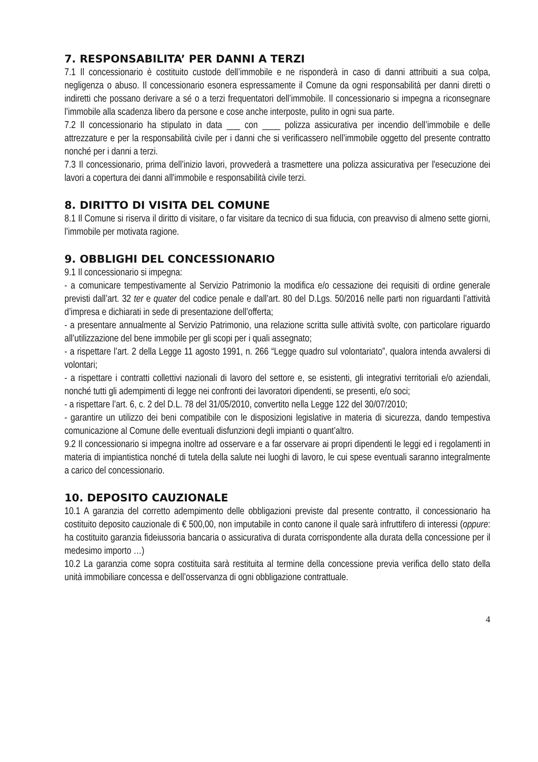7. RESPONSABILITA’ PER DANNI A TERZI
7.1 Il concessionario è costituito custode dell’immobile e ne risponderà in caso di danni attribuiti a sua colpa, negligenza o abuso. Il concessionario esonera espressamente il Comune da ogni responsabilità per danni diretti o indiretti che possano derivare a sé o a terzi frequentatori dell’immobile. Il concessionario si impegna a riconsegnare l’immobile alla scadenza libero da persone e cose anche interposte, pulito in ogni sua parte.
7.2 Il concessionario ha stipulato in data ___ con ____ polizza assicurativa per incendio dell’immobile e delle attrezzature e per la responsabilità civile per i danni che si verificassero nell’immobile oggetto del presente contratto nonché per i danni a terzi.
7.3 Il concessionario, prima dell’inizio lavori, provvederà a trasmettere una polizza assicurativa per l'esecuzione dei lavori a copertura dei danni all'immobile e responsabilità civile terzi.
8. DIRITTO DI VISITA DEL COMUNE
8.1 Il Comune si riserva il diritto di visitare, o far visitare da tecnico di sua fiducia, con preavviso di almeno sette giorni, l’immobile per motivata ragione.
9. OBBLIGHI DEL CONCESSIONARIO
9.1 Il concessionario si impegna:
- a comunicare tempestivamente al Servizio Patrimonio la modifica e/o cessazione dei requisiti di ordine generale previsti dall’art. 32 ter e quater del codice penale e dall’art. 80 del D.Lgs. 50/2016 nelle parti non riguardanti l’attività d’impresa e dichiarati in sede di presentazione dell’offerta;
- a presentare annualmente al Servizio Patrimonio, una relazione scritta sulle attività svolte, con particolare riguardo all’utilizzazione del bene immobile per gli scopi per i quali assegnato;
- a rispettare l’art. 2 della Legge 11 agosto 1991, n. 266 “Legge quadro sul volontariato”, qualora intenda avvalersi di volontari;
- a rispettare i contratti collettivi nazionali di lavoro del settore e, se esistenti, gli integrativi territoriali e/o aziendali, nonché tutti gli adempimenti di legge nei confronti dei lavoratori dipendenti, se presenti, e/o soci;
- a rispettare l’art. 6, c. 2 del D.L. 78 del 31/05/2010, convertito nella Legge 122 del 30/07/2010;
- garantire un utilizzo dei beni compatibile con le disposizioni legislative in materia di sicurezza, dando tempestiva comunicazione al Comune delle eventuali disfunzioni degli impianti o quant’altro.
9.2 Il concessionario si impegna inoltre ad osservare e a far osservare ai propri dipendenti le leggi ed i regolamenti in materia di impiantistica nonché di tutela della salute nei luoghi di lavoro, le cui spese eventuali saranno integralmente a carico del concessionario.
10. DEPOSITO CAUZIONALE
10.1 A garanzia del corretto adempimento delle obbligazioni previste dal presente contratto, il concessionario ha costituito deposito cauzionale di € 500,00, non imputabile in conto canone il quale sarà infruttifero di interessi (oppure: ha costituito garanzia fideiussoria bancaria o assicurativa di durata corrispondente alla durata della concessione per il medesimo importo …)
10.2 La garanzia come sopra costituita sarà restituita al termine della concessione previa verifica dello stato della unità immobiliare concessa e dell’osservanza di ogni obbligazione contrattuale.
4